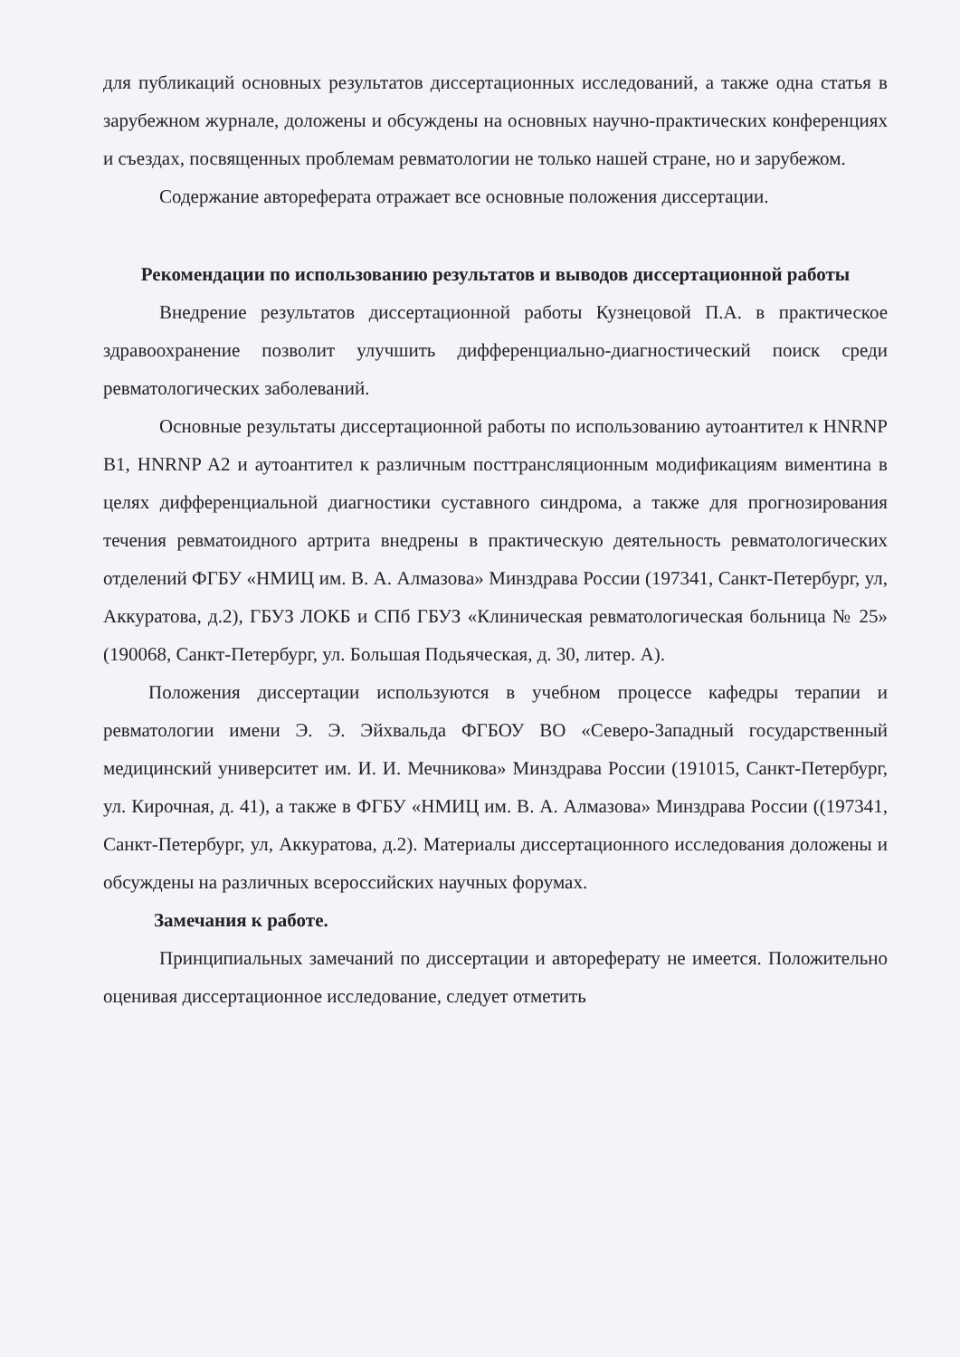для публикаций основных результатов диссертационных исследований, а также одна статья в зарубежном журнале, доложены и обсуждены на основных научно-практических конференциях и съездах, посвященных проблемам ревматологии не только нашей стране, но и зарубежом.
Содержание автореферата отражает все основные положения диссертации.
Рекомендации по использованию результатов и выводов диссертационной работы
Внедрение результатов диссертационной работы Кузнецовой П.А. в практическое здравоохранение позволит улучшить дифференциально-диагностический поиск среди ревматологических заболеваний.
Основные результаты диссертационной работы по использованию аутоантител к HNRNP B1, HNRNP A2 и аутоантител к различным посттрансляционным модификациям виментина в целях дифференциальной диагностики суставного синдрома, а также для прогнозирования течения ревматоидного артрита внедрены в практическую деятельность ревматологических отделений ФГБУ «НМИЦ им. В. А. Алмазова» Минздрава России (197341, Санкт-Петербург, ул, Аккуратова, д.2), ГБУЗ ЛОКБ и СПб ГБУЗ «Клиническая ревматологическая больница № 25» (190068, Санкт-Петербург, ул. Большая Подьяческая, д. 30, литер. А).
Положения диссертации используются в учебном процессе кафедры терапии и ревматологии имени Э. Э. Эйхвальда ФГБОУ ВО «Северо-Западный государственный медицинский университет им. И. И. Мечникова» Минздрава России (191015, Санкт-Петербург, ул. Кирочная, д. 41), а также в ФГБУ «НМИЦ им. В. А. Алмазова» Минздрава России ((197341, Санкт-Петербург, ул, Аккуратова, д.2). Материалы диссертационного исследования доложены и обсуждены на различных всероссийских научных форумах.
Замечания к работе.
Принципиальных замечаний по диссертации и автореферату не имеется. Положительно оценивая диссертационное исследование, следует отметить